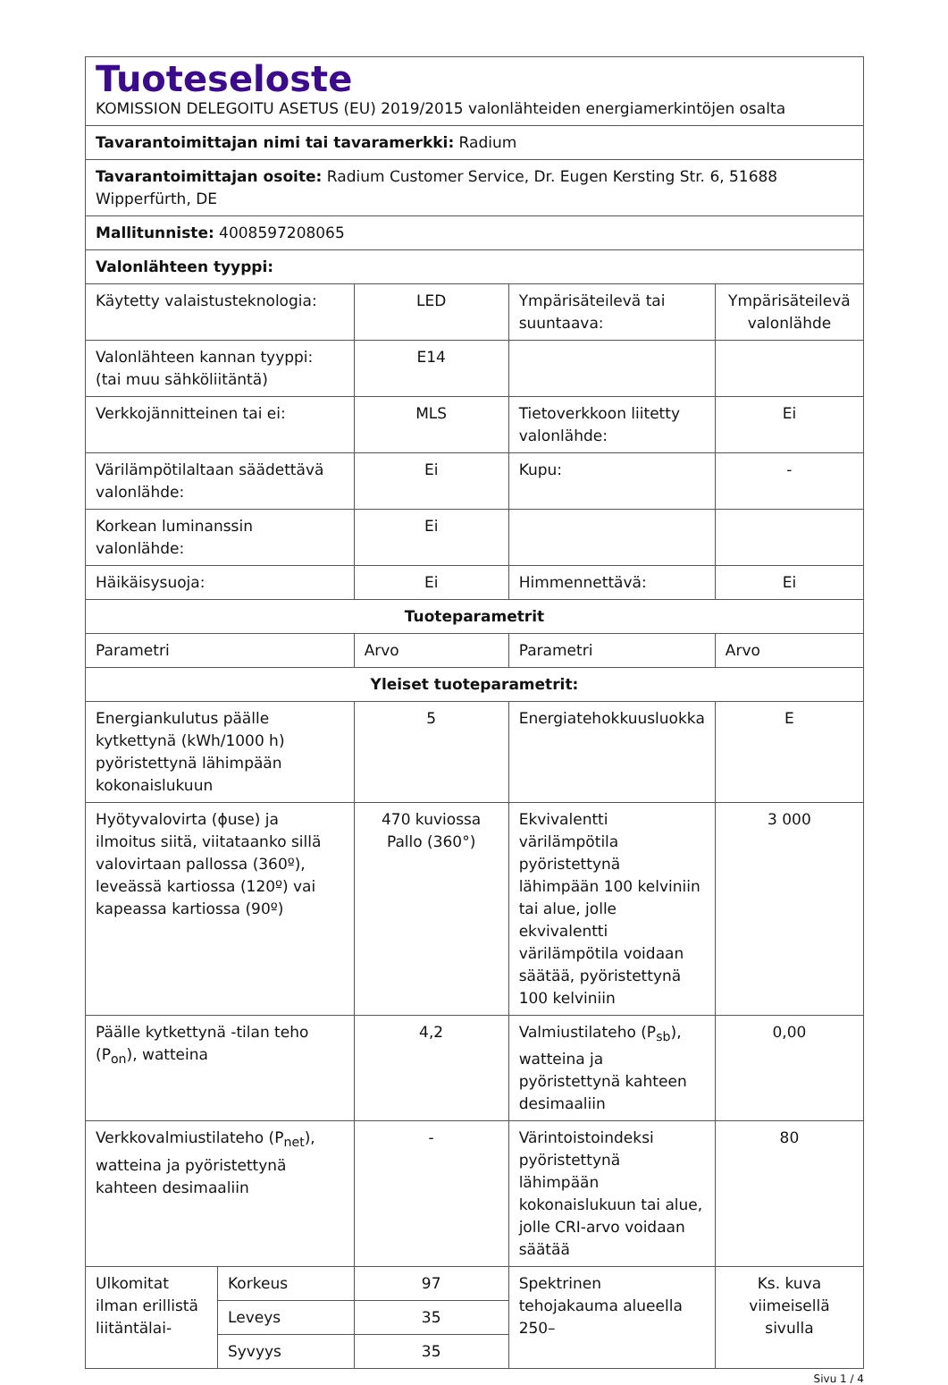| Tuoteseloste KOMISSION DELEGOITU ASETUS (EU) 2019/2015 valonlähteiden energiamerkintöjen osalta | | | | |
| Tavarantoimittajan nimi tai tavaramerkki: Radium | | | | |
| Tavarantoimittajan osoite: Radium Customer Service, Dr. Eugen Kersting Str. 6, 51688 Wipperfürth, DE | | | | |
| Mallitunniste: 4008597208065 | | | | |
| Valonlähteen tyyppi: | | | | |
| Käytetty valaistusteknologia: | | LED | Ympärisäteilevä tai suuntaava: | Ympärisäteilevä valonlähde |
| Valonlähteen kannan tyyppi: (tai muu sähköliitäntä) | | E14 | | |
| Verkkojännitteinen tai ei: | | MLS | Tietoverkkoon liitetty valonlähde: | Ei |
| Värilämpötilaltaan säädettävä valonlähde: | | Ei | Kupu: | - |
| Korkean luminanssin valonlähde: | | Ei | | |
| Häikäisysuoja: | | Ei | Himmennettävä: | Ei |
| Tuoteparametrit | | | | |
| Parametri | | Arvo | Parametri | Arvo |
| Yleiset tuoteparametrit: | | | | |
| Energiankulutus päälle kytkettynä (kWh/1000 h) pyöristettynä lähimpään kokonaislukuun | | 5 | Energiatehokkuusluokka | E |
| Hyötyvalovirta (ϕuse) ja ilmoitus siitä, viitataanko sillä valovirtaan pallossa (360º), leveässä kartiossa (120º) vai kapeassa kartiossa (90º) | | 470 kuviossa Pallo (360°) | Ekvivalentti värilämpötila pyöristettynä lähimpään 100 kelviniin tai alue, jolle ekvivalentti värilämpötila voidaan säätää, pyöristettynä 100 kelviniin | 3 000 |
| Päälle kytkettynä -tilan teho (P<sub>on</sub>), watteina | | 4,2 | Valmiustilateho (P<sub>sb</sub>), watteina ja pyöristettynä kahteen desimaaliin | 0,00 |
| Verkkovalmiustilateho (P<sub>net</sub>), watteina ja pyöristettynä kahteen desimaaliin | | - | Värintoistoindeksi pyöristettynä lähimpään kokonaislukuun tai alue, jolle CRI-arvo voidaan säätää | 80 |
| Ulkomitat ilman erillistä liitäntälai- | Korkeus | 97 | Spektrinen tehojakauma alueella 250– | Ks. kuva viimeisellä sivulla |
| | Leveys | 35 | | |
| | Syvyys | 35 | | |
Sivu 1 / 4